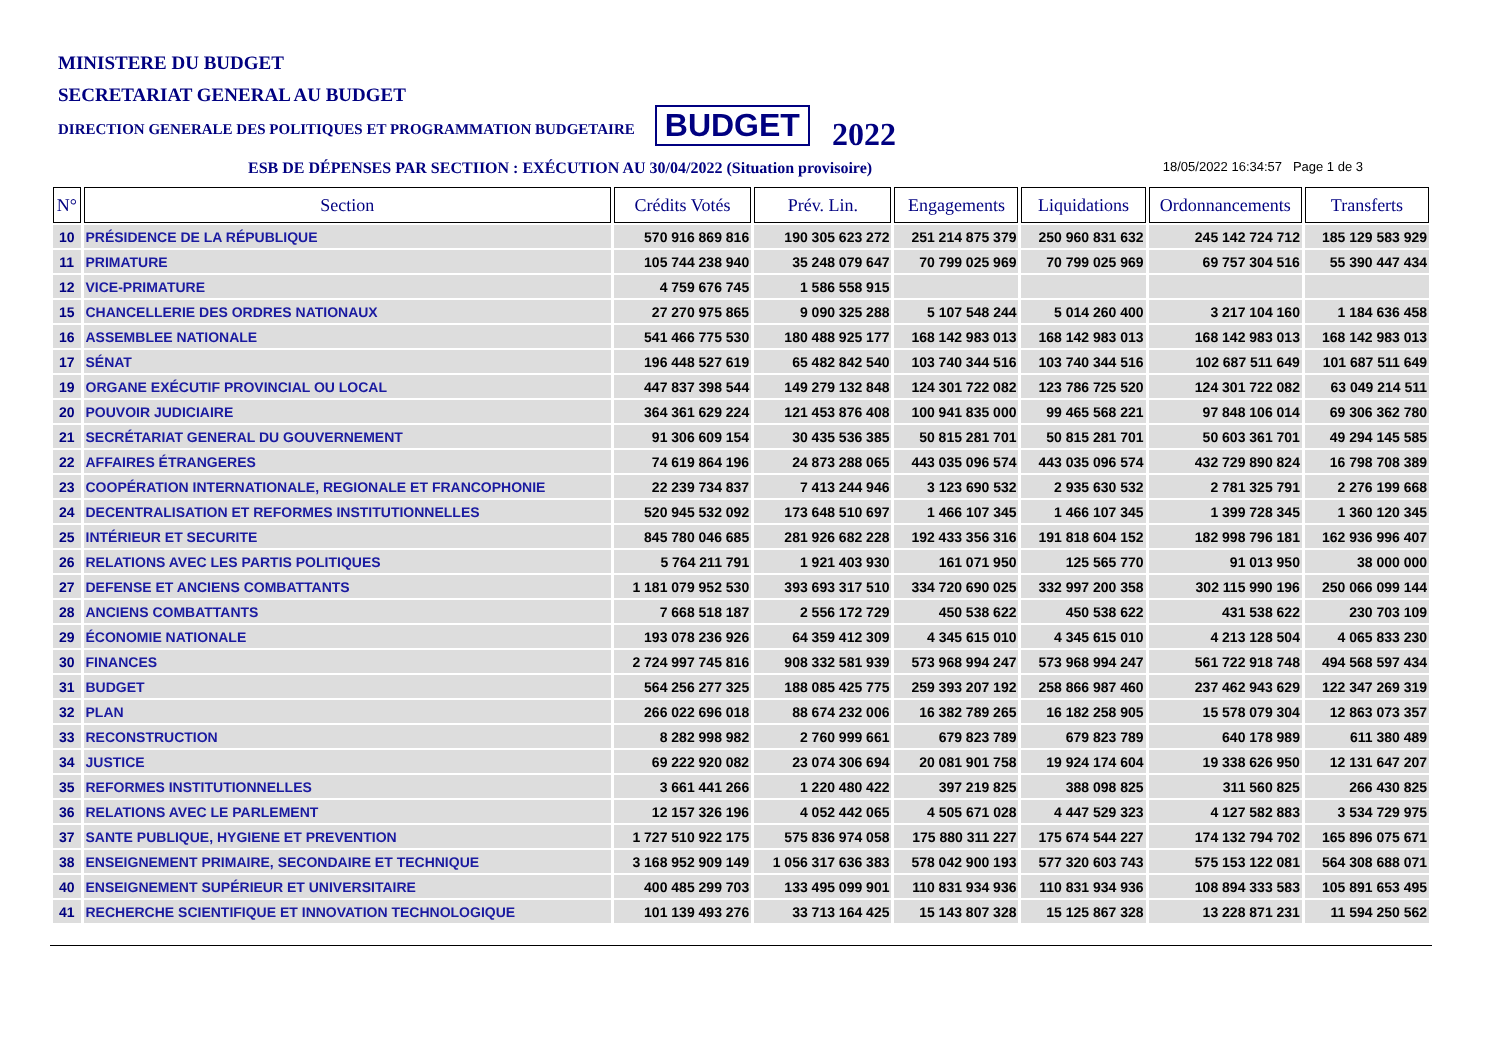MINISTERE DU BUDGET
SECRETARIAT GENERAL AU BUDGET
DIRECTION GENERALE DES POLITIQUES ET PROGRAMMATION BUDGETAIRE BUDGET 2022
ESB DE DÉPENSES PAR SECTIION : EXÉCUTION AU 30/04/2022 (Situation provisoire) 18/05/2022 16:34:57 Page 1 de 3
| N° | Section | Crédits Votés | Prév. Lin. | Engagements | Liquidations | Ordonnancements | Transferts |
| --- | --- | --- | --- | --- | --- | --- | --- |
| 10 | PRÉSIDENCE DE LA RÉPUBLIQUE | 570 916 869 816 | 190 305 623 272 | 251 214 875 379 | 250 960 831 632 | 245 142 724 712 | 185 129 583 929 |
| 11 | PRIMATURE | 105 744 238 940 | 35 248 079 647 | 70 799 025 969 | 70 799 025 969 | 69 757 304 516 | 55 390 447 434 |
| 12 | VICE-PRIMATURE | 4 759 676 745 | 1 586 558 915 | | | | |
| 15 | CHANCELLERIE DES ORDRES NATIONAUX | 27 270 975 865 | 9 090 325 288 | 5 107 548 244 | 5 014 260 400 | 3 217 104 160 | 1 184 636 458 |
| 16 | ASSEMBLEE NATIONALE | 541 466 775 530 | 180 488 925 177 | 168 142 983 013 | 168 142 983 013 | 168 142 983 013 | 168 142 983 013 |
| 17 | SÉNAT | 196 448 527 619 | 65 482 842 540 | 103 740 344 516 | 103 740 344 516 | 102 687 511 649 | 101 687 511 649 |
| 19 | ORGANE EXÉCUTIF PROVINCIAL OU LOCAL | 447 837 398 544 | 149 279 132 848 | 124 301 722 082 | 123 786 725 520 | 124 301 722 082 | 63 049 214 511 |
| 20 | POUVOIR JUDICIAIRE | 364 361 629 224 | 121 453 876 408 | 100 941 835 000 | 99 465 568 221 | 97 848 106 014 | 69 306 362 780 |
| 21 | SECRÉTARIAT GENERAL DU GOUVERNEMENT | 91 306 609 154 | 30 435 536 385 | 50 815 281 701 | 50 815 281 701 | 50 603 361 701 | 49 294 145 585 |
| 22 | AFFAIRES ÉTRANGERES | 74 619 864 196 | 24 873 288 065 | 443 035 096 574 | 443 035 096 574 | 432 729 890 824 | 16 798 708 389 |
| 23 | COOPÉRATION INTERNATIONALE, REGIONALE ET FRANCOPHONIE | 22 239 734 837 | 7 413 244 946 | 3 123 690 532 | 2 935 630 532 | 2 781 325 791 | 2 276 199 668 |
| 24 | DECENTRALISATION ET REFORMES INSTITUTIONNELLES | 520 945 532 092 | 173 648 510 697 | 1 466 107 345 | 1 466 107 345 | 1 399 728 345 | 1 360 120 345 |
| 25 | INTÉRIEUR ET SECURITE | 845 780 046 685 | 281 926 682 228 | 192 433 356 316 | 191 818 604 152 | 182 998 796 181 | 162 936 996 407 |
| 26 | RELATIONS AVEC LES PARTIS POLITIQUES | 5 764 211 791 | 1 921 403 930 | 161 071 950 | 125 565 770 | 91 013 950 | 38 000 000 |
| 27 | DEFENSE ET ANCIENS COMBATTANTS | 1 181 079 952 530 | 393 693 317 510 | 334 720 690 025 | 332 997 200 358 | 302 115 990 196 | 250 066 099 144 |
| 28 | ANCIENS COMBATTANTS | 7 668 518 187 | 2 556 172 729 | 450 538 622 | 450 538 622 | 431 538 622 | 230 703 109 |
| 29 | ÉCONOMIE NATIONALE | 193 078 236 926 | 64 359 412 309 | 4 345 615 010 | 4 345 615 010 | 4 213 128 504 | 4 065 833 230 |
| 30 | FINANCES | 2 724 997 745 816 | 908 332 581 939 | 573 968 994 247 | 573 968 994 247 | 561 722 918 748 | 494 568 597 434 |
| 31 | BUDGET | 564 256 277 325 | 188 085 425 775 | 259 393 207 192 | 258 866 987 460 | 237 462 943 629 | 122 347 269 319 |
| 32 | PLAN | 266 022 696 018 | 88 674 232 006 | 16 382 789 265 | 16 182 258 905 | 15 578 079 304 | 12 863 073 357 |
| 33 | RECONSTRUCTION | 8 282 998 982 | 2 760 999 661 | 679 823 789 | 679 823 789 | 640 178 989 | 611 380 489 |
| 34 | JUSTICE | 69 222 920 082 | 23 074 306 694 | 20 081 901 758 | 19 924 174 604 | 19 338 626 950 | 12 131 647 207 |
| 35 | REFORMES INSTITUTIONNELLES | 3 661 441 266 | 1 220 480 422 | 397 219 825 | 388 098 825 | 311 560 825 | 266 430 825 |
| 36 | RELATIONS AVEC LE PARLEMENT | 12 157 326 196 | 4 052 442 065 | 4 505 671 028 | 4 447 529 323 | 4 127 582 883 | 3 534 729 975 |
| 37 | SANTE PUBLIQUE, HYGIENE ET PREVENTION | 1 727 510 922 175 | 575 836 974 058 | 175 880 311 227 | 175 674 544 227 | 174 132 794 702 | 165 896 075 671 |
| 38 | ENSEIGNEMENT PRIMAIRE, SECONDAIRE ET TECHNIQUE | 3 168 952 909 149 | 1 056 317 636 383 | 578 042 900 193 | 577 320 603 743 | 575 153 122 081 | 564 308 688 071 |
| 40 | ENSEIGNEMENT SUPÉRIEUR ET UNIVERSITAIRE | 400 485 299 703 | 133 495 099 901 | 110 831 934 936 | 110 831 934 936 | 108 894 333 583 | 105 891 653 495 |
| 41 | RECHERCHE SCIENTIFIQUE ET INNOVATION TECHNOLOGIQUE | 101 139 493 276 | 33 713 164 425 | 15 143 807 328 | 15 125 867 328 | 13 228 871 231 | 11 594 250 562 |